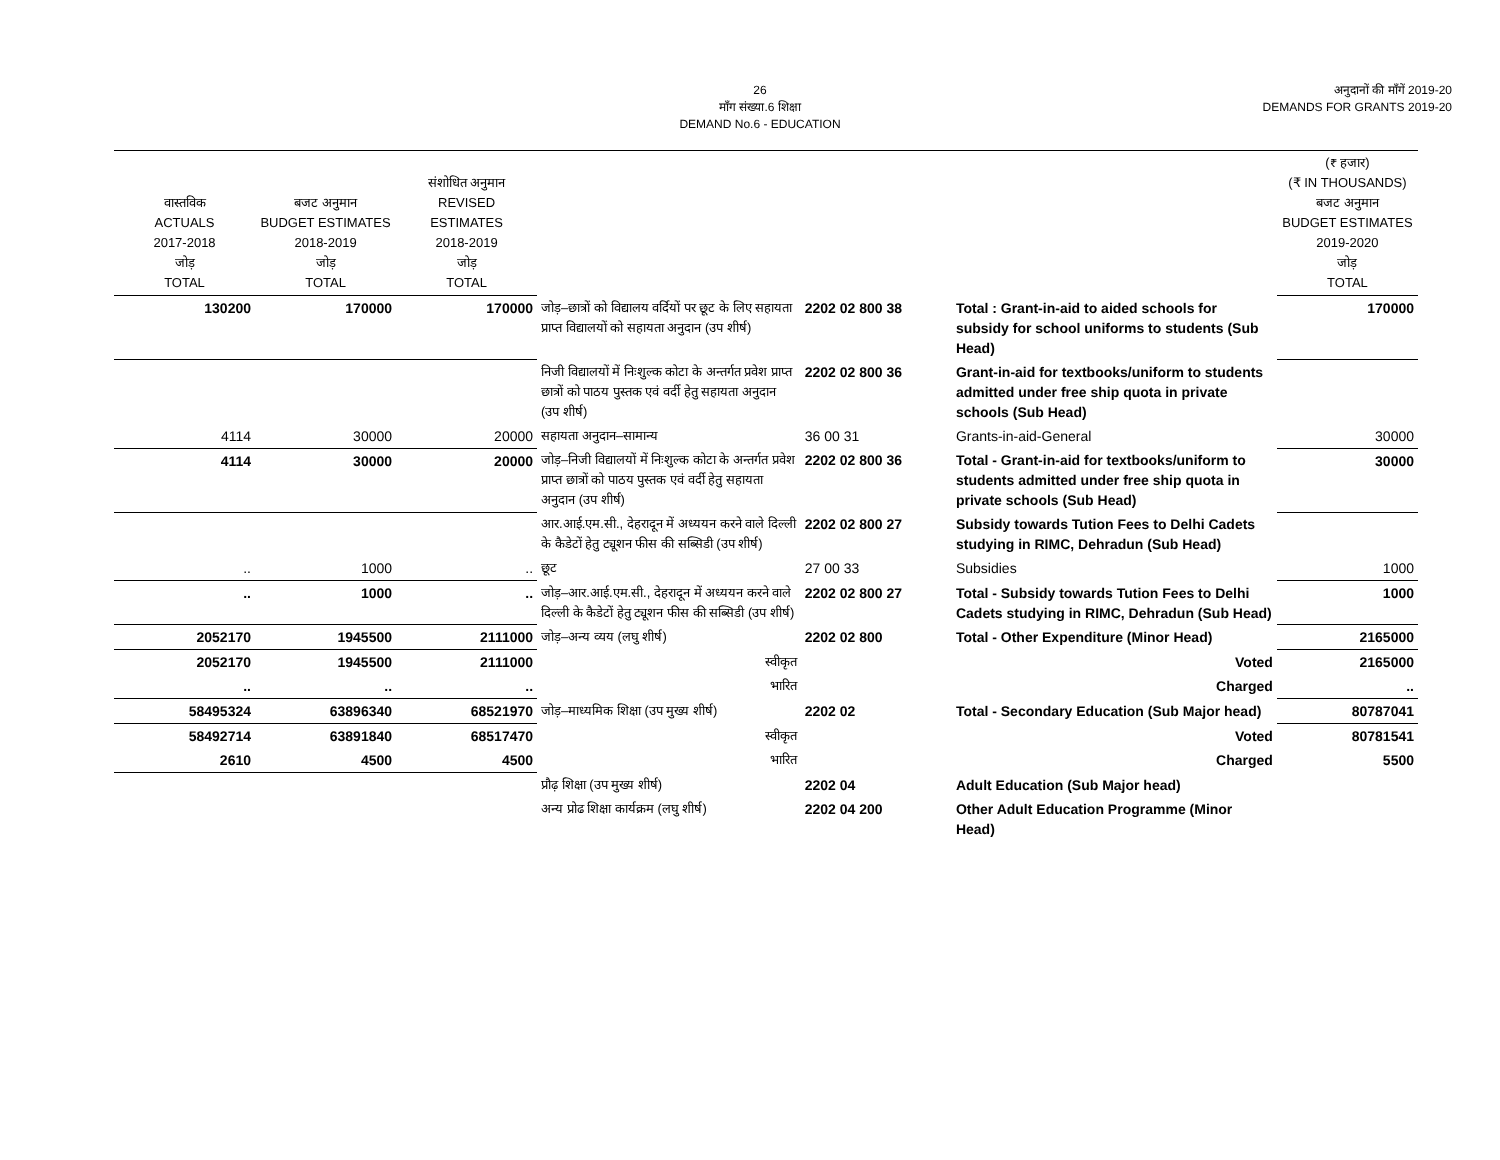26
माँग संख्या.6 शिक्षा
DEMAND No.6 - EDUCATION
अनुदानों की माँगें 2019-20
DEMANDS FOR GRANTS 2019-20
| वास्तविक ACTUALS 2017-2018 जोड़ TOTAL | बजट अनुमान BUDGET ESTIMATES 2018-2019 जोड़ TOTAL | संशोधित अनुमान REVISED ESTIMATES 2018-2019 जोड़ TOTAL | | | | (₹ हजार) (₹ IN THOUSANDS) बजट अनुमान BUDGET ESTIMATES 2019-2020 जोड़ TOTAL |
| --- | --- | --- | --- | --- | --- | --- |
| 130200 | 170000 | 170000 | जोड़–छात्रों को विद्यालय वर्दियों पर छूट के लिए सहायता प्राप्त विद्यालयों को सहायता अनुदान (उप शीर्ष) | 2202 02 800 38 | Total : Grant-in-aid to aided schools for subsidy for school uniforms to students (Sub Head) | 170000 |
| | | | निजी विद्यालयों में निःशुल्क कोटा के अन्तर्गत प्रवेश प्राप्त छात्रों को पाठय पुस्तक एवं वर्दी हेतु सहायता अनुदान (उप शीर्ष) | 2202 02 800 36 | Grant-in-aid for textbooks/uniform to students admitted under free ship quota in private schools (Sub Head) | |
| 4114 | 30000 | 20000 | सहायता अनुदान–सामान्य | 36 00 31 | Grants-in-aid-General | 30000 |
| 4114 | 30000 | 20000 | जोड़–निजी विद्यालयों में निःशुल्क कोटा के अन्तर्गत प्रवेश प्राप्त छात्रों को पाठय पुस्तक एवं वर्दी हेतु सहायता अनुदान (उप शीर्ष) | 2202 02 800 36 | Total - Grant-in-aid for textbooks/uniform to students admitted under free ship quota in private schools (Sub Head) | 30000 |
| | | | आर.आई.एम.सी., देहरादून में अध्ययन करने वाले दिल्ली के कैडेटों हेतु ट्यूशन फीस की सब्सिडी (उप शीर्ष) | 2202 02 800 27 | Subsidy towards Tution Fees to Delhi Cadets studying in RIMC, Dehradun (Sub Head) | |
| .. | 1000 | .. | छूट | 27 00 33 | Subsidies | 1000 |
| .. | 1000 | .. | जोड़–आर.आई.एम.सी., देहरादून में अध्ययन करने वाले दिल्ली के कैडेटों हेतु ट्यूशन फीस की सब्सिडी (उप शीर्ष) | 2202 02 800 27 | Total - Subsidy towards Tution Fees to Delhi Cadets studying in RIMC, Dehradun (Sub Head) | 1000 |
| 2052170 | 1945500 | 2111000 | जोड़–अन्य व्यय (लघु शीर्ष) | 2202 02 800 | Total - Other Expenditure (Minor Head) | 2165000 |
| 2052170 | 1945500 | 2111000 | स्वीकृत | | Voted | 2165000 |
| .. | .. | .. | भारित | | Charged | .. |
| 58495324 | 63896340 | 68521970 | जोड़–माध्यमिक शिक्षा (उप मुख्य शीर्ष) | 2202 02 | Total - Secondary Education (Sub Major head) | 80787041 |
| 58492714 | 63891840 | 68517470 | स्वीकृत | | Voted | 80781541 |
| 2610 | 4500 | 4500 | भारित | | Charged | 5500 |
| | | | प्रौढ़ शिक्षा (उप मुख्य शीर्ष) | 2202 04 | Adult Education (Sub Major head) | |
| | | | अन्य प्रोढ शिक्षा कार्यक्रम (लघु शीर्ष) | 2202 04 200 | Other Adult Education Programme (Minor Head) | |